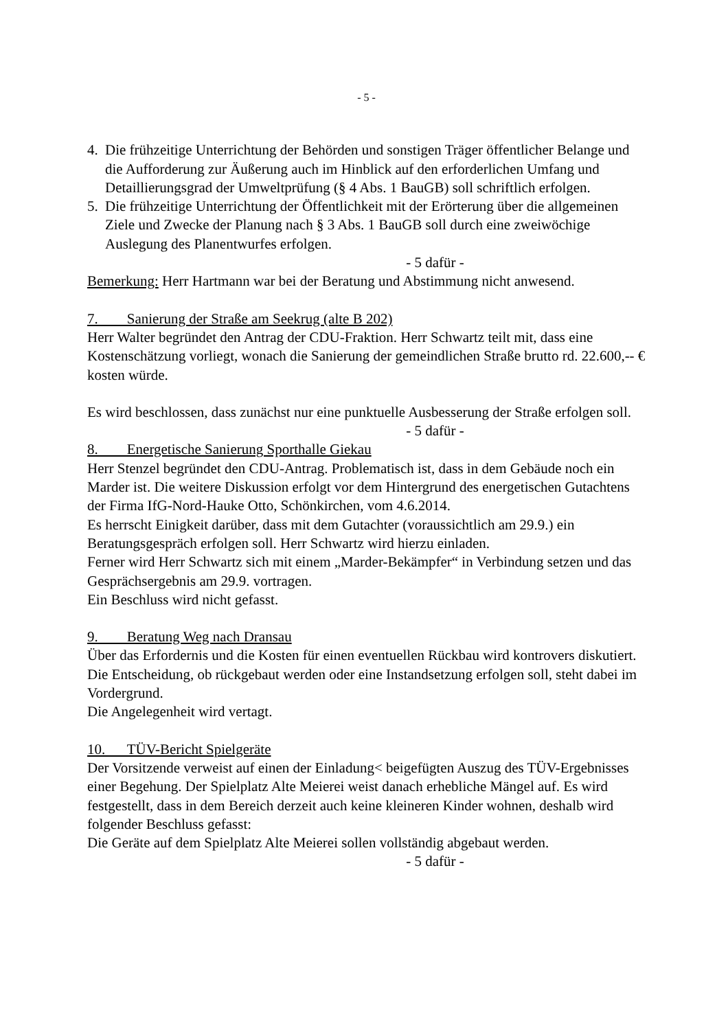- 5 -
4. Die frühzeitige Unterrichtung der Behörden und sonstigen Träger öffentlicher Belange und die Aufforderung zur Äußerung auch im Hinblick auf den erforderlichen Umfang und Detaillierungsgrad der Umweltprüfung (§ 4 Abs. 1 BauGB) soll schriftlich erfolgen.
5. Die frühzeitige Unterrichtung der Öffentlichkeit mit der Erörterung über die allgemeinen Ziele und Zwecke der Planung nach § 3 Abs. 1 BauGB soll durch eine zweiwöchige Auslegung des Planentwurfes erfolgen.
- 5 dafür -
Bemerkung: Herr Hartmann war bei der Beratung und Abstimmung nicht anwesend.
7. Sanierung der Straße am Seekrug (alte B 202)
Herr Walter begründet den Antrag der CDU-Fraktion. Herr Schwartz teilt mit, dass eine Kostenschätzung vorliegt, wonach die Sanierung der gemeindlichen Straße brutto rd. 22.600,-- € kosten würde.
Es wird beschlossen, dass zunächst nur eine punktuelle Ausbesserung der Straße erfolgen soll.
- 5 dafür -
8. Energetische Sanierung Sporthalle Giekau
Herr Stenzel begründet den CDU-Antrag. Problematisch ist, dass in dem Gebäude noch ein Marder ist. Die weitere Diskussion erfolgt vor dem Hintergrund des energetischen Gutachtens der Firma IfG-Nord-Hauke Otto, Schönkirchen, vom 4.6.2014.
Es herrscht Einigkeit darüber, dass mit dem Gutachter (voraussichtlich am 29.9.) ein Beratungsgespräch erfolgen soll. Herr Schwartz wird hierzu einladen.
Ferner wird Herr Schwartz sich mit einem „Marder-Bekämpfer“ in Verbindung setzen und das Gesprächsergebnis am 29.9. vortragen.
Ein Beschluss wird nicht gefasst.
9. Beratung Weg nach Dransau
Über das Erfordernis und die Kosten für einen eventuellen Rückbau wird kontrovers diskutiert. Die Entscheidung, ob rückgebaut werden oder eine Instandsetzung erfolgen soll, steht dabei im Vordergrund.
Die Angelegenheit wird vertagt.
10. TÜV-Bericht Spielgeräte
Der Vorsitzende verweist auf einen der Einladung< beigefügten Auszug des TÜV-Ergebnisses einer Begehung. Der Spielplatz Alte Meierei weist danach erhebliche Mängel auf. Es wird festgestellt, dass in dem Bereich derzeit auch keine kleineren Kinder wohnen, deshalb wird folgender Beschluss gefasst:
Die Geräte auf dem Spielplatz Alte Meierei sollen vollständig abgebaut werden.
- 5 dafür -